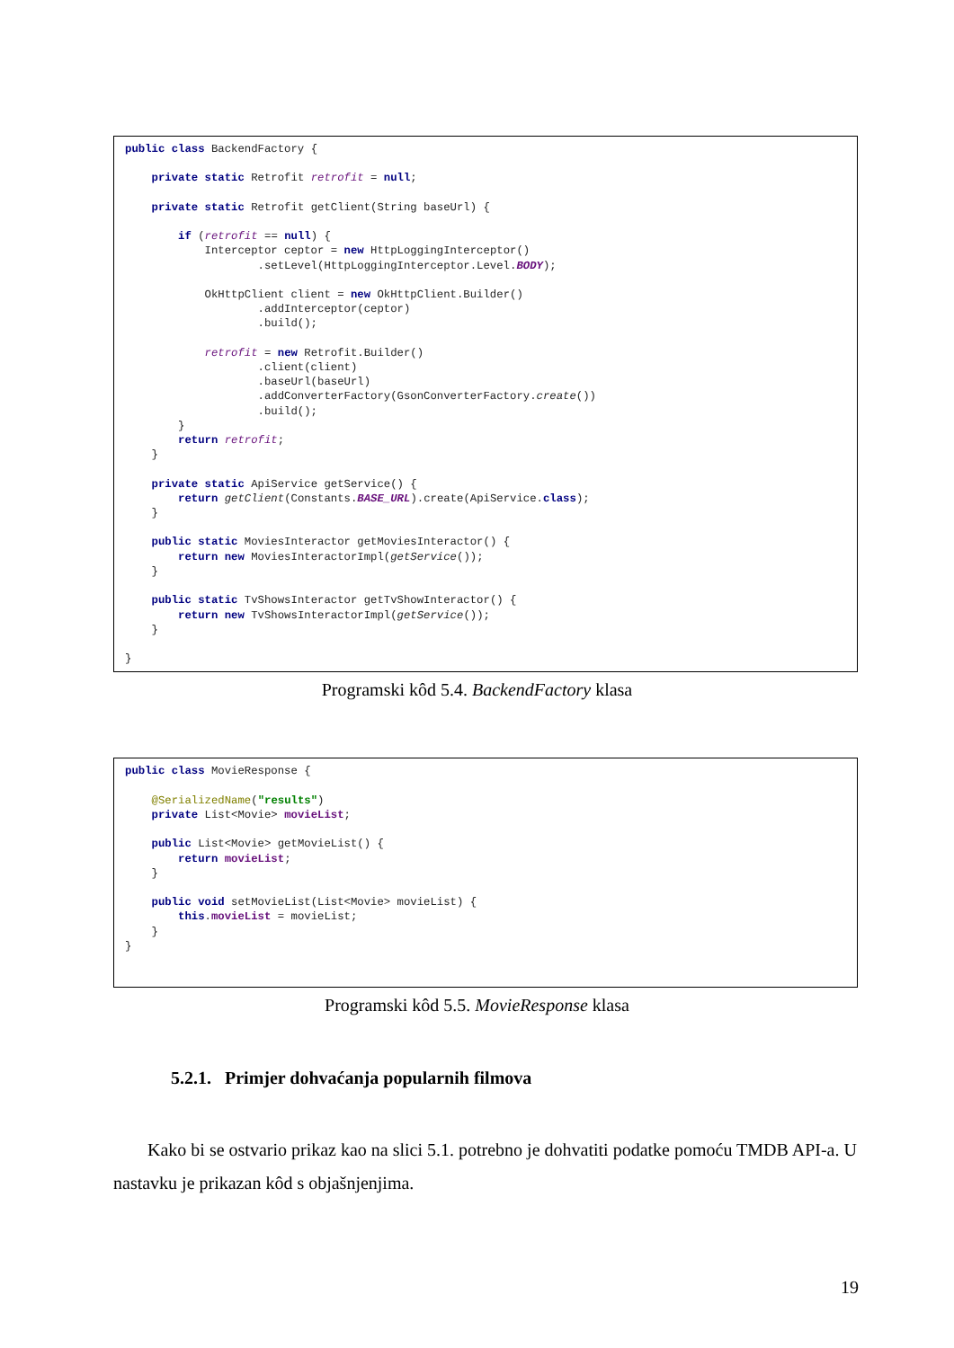public class BackendFactory {

    private static Retrofit retrofit = null;

    private static Retrofit getClient(String baseUrl) {

        if (retrofit == null) {
            Interceptor ceptor = new HttpLoggingInterceptor()
                    .setLevel(HttpLoggingInterceptor.Level.BODY);

            OkHttpClient client = new OkHttpClient.Builder()
                    .addInterceptor(ceptor)
                    .build();

            retrofit = new Retrofit.Builder()
                    .client(client)
                    .baseUrl(baseUrl)
                    .addConverterFactory(GsonConverterFactory.create())
                    .build();
        }
        return retrofit;
    }

    private static ApiService getService() {
        return getClient(Constants.BASE_URL).create(ApiService.class);
    }

    public static MoviesInteractor getMoviesInteractor() {
        return new MoviesInteractorImpl(getService());
    }

    public static TvShowsInteractor getTvShowInteractor() {
        return new TvShowsInteractorImpl(getService());
    }

}
Programski kôd 5.4. BackendFactory klasa
public class MovieResponse {

    @SerializedName("results")
    private List<Movie> movieList;

    public List<Movie> getMovieList() {
        return movieList;
    }

    public void setMovieList(List<Movie> movieList) {
        this.movieList = movieList;
    }
}
Programski kôd 5.5. MovieResponse klasa
5.2.1. Primjer dohvaćanja popularnih filmova
Kako bi se ostvario prikaz kao na slici 5.1. potrebno je dohvatiti podatke pomoću TMDB API-a. U nastavku je prikazan kôd s objašnjenjima.
19